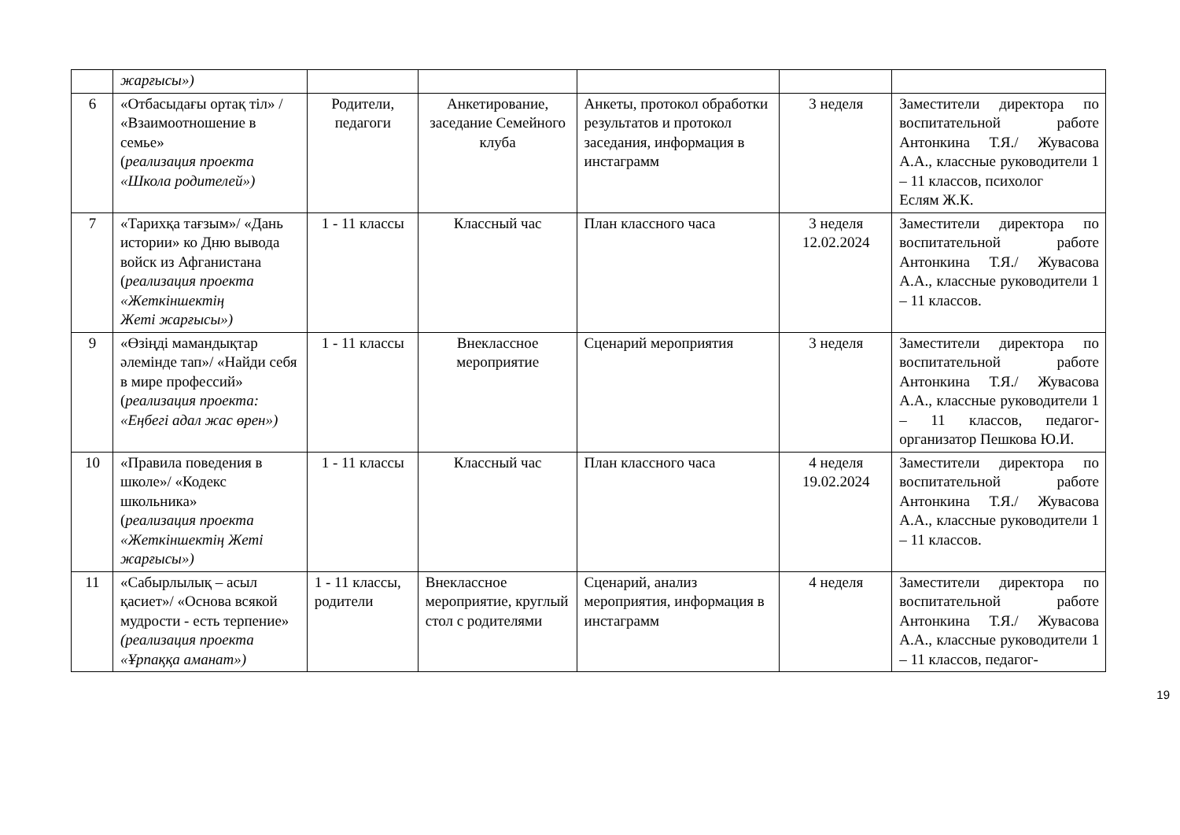| | жарғысы») | | | | | |
| 6 | «Отбасыдағы ортақ тіл» / «Взаимоотношение в семье» ( реализация проекта «Школа родителей») | Родители, педагоги | Анкетирование, заседание Семейного клуба | Анкеты, протокол обработки результатов и протокол заседания, информация в инстаграмм | 3 неделя | Заместители директора по воспитательной работе Антонкина Т.Я./ Жувасова А.А., классные руководители 1 – 11 классов, психолог Еслям Ж.К. |
| 7 | «Тарихқа тағзым»/ «Дань истории» ко Дню вывода войск из Афганистана ( реализация проекта «Жеткіншектің Жеті жарғысы») | 1 - 11 классы | Классный час | План классного часа | 3 неделя 12.02.2024 | Заместители директора по воспитательной работе Антонкина Т.Я./ Жувасова А.А., классные руководители 1 – 11 классов. |
| 9 | «Өзіңді мамандықтар әлемінде тап»/ «Найди себя в мире профессий» ( реализация проекта: «Еңбегі адал жас өрен») | 1 - 11 классы | Внеклассное мероприятие | Сценарий мероприятия | 3 неделя | Заместители директора по воспитательной работе Антонкина Т.Я./ Жувасова А.А., классные руководители 1 – 11 классов, педагог-организатор Пешкова Ю.И. |
| 10 | «Правила поведения в школе»/ «Кодекс школьника» ( реализация проекта «Жеткіншектің Жеті жарғысы») | 1 - 11 классы | Классный час | План классного часа | 4 неделя 19.02.2024 | Заместители директора по воспитательной работе Антонкина Т.Я./ Жувасова А.А., классные руководители 1 – 11 классов. |
| 11 | «Сабырлылық – асыл қасиет»/ «Основа всякой мудрости - есть терпение» (реализация проекта «Ұрпаққа аманат») | 1 - 11 классы, родители | Внеклассное мероприятие, круглый стол с родителями | Сценарий, анализ мероприятия, информация в инстаграмм | 4 неделя | Заместители директора по воспитательной работе Антонкина Т.Я./ Жувасова А.А., классные руководители 1 – 11 классов, педагог- |
19